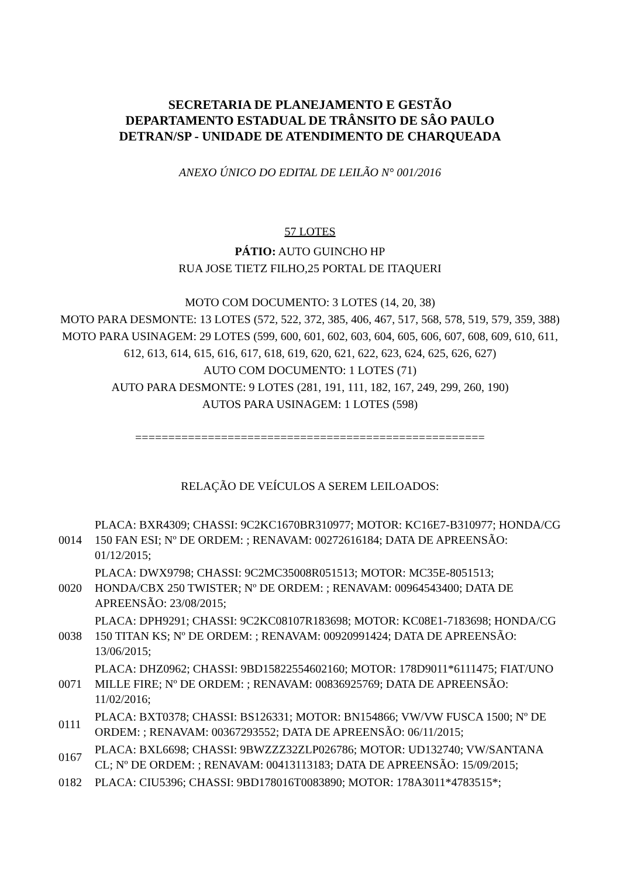SECRETARIA DE PLANEJAMENTO E GESTÃO
DEPARTAMENTO ESTADUAL DE TRÂNSITO DE SÂO PAULO
DETRAN/SP - UNIDADE DE ATENDIMENTO DE CHARQUEADA
ANEXO ÚNICO DO EDITAL DE LEILÃO N° 001/2016
57 LOTES
PÁTIO: AUTO GUINCHO HP
RUA JOSE TIETZ FILHO,25 PORTAL DE ITAQUERI
MOTO COM DOCUMENTO: 3 LOTES (14, 20, 38)
MOTO PARA DESMONTE: 13 LOTES (572, 522, 372, 385, 406, 467, 517, 568, 578, 519, 579, 359, 388)
MOTO PARA USINAGEM: 29 LOTES (599, 600, 601, 602, 603, 604, 605, 606, 607, 608, 609, 610, 611, 612, 613, 614, 615, 616, 617, 618, 619, 620, 621, 622, 623, 624, 625, 626, 627)
AUTO COM DOCUMENTO: 1 LOTES (71)
AUTO PARA DESMONTE: 9 LOTES (281, 191, 111, 182, 167, 249, 299, 260, 190)
AUTOS PARA USINAGEM: 1 LOTES (598)
=====================================================
RELAÇÃO DE VEÍCULOS A SEREM LEILOADOS:
| 0014 | PLACA: BXR4309; CHASSI: 9C2KC1670BR310977; MOTOR: KC16E7-B310977; HONDA/CG 150 FAN ESI; Nº DE ORDEM: ; RENAVAM: 00272616184; DATA DE APREENSÃO: 01/12/2015; |
| 0020 | PLACA: DWX9798; CHASSI: 9C2MC35008R051513; MOTOR: MC35E-8051513; HONDA/CBX 250 TWISTER; Nº DE ORDEM: ; RENAVAM: 00964543400; DATA DE APREENSÃO: 23/08/2015; |
| 0038 | PLACA: DPH9291; CHASSI: 9C2KC08107R183698; MOTOR: KC08E1-7183698; HONDA/CG 150 TITAN KS; Nº DE ORDEM: ; RENAVAM: 00920991424; DATA DE APREENSÃO: 13/06/2015; |
| 0071 | PLACA: DHZ0962; CHASSI: 9BD15822554602160; MOTOR: 178D9011*6111475; FIAT/UNO MILLE FIRE; Nº DE ORDEM: ; RENAVAM: 00836925769; DATA DE APREENSÃO: 11/02/2016; |
| 0111 | PLACA: BXT0378; CHASSI: BS126331; MOTOR: BN154866; VW/VW FUSCA 1500; Nº DE ORDEM: ; RENAVAM: 00367293552; DATA DE APREENSÃO: 06/11/2015; |
| 0167 | PLACA: BXL6698; CHASSI: 9BWZZZ32ZLP026786; MOTOR: UD132740; VW/SANTANA CL; Nº DE ORDEM: ; RENAVAM: 00413113183; DATA DE APREENSÃO: 15/09/2015; |
| 0182 | PLACA: CIU5396; CHASSI: 9BD178016T0083890; MOTOR: 178A3011*4783515*; |